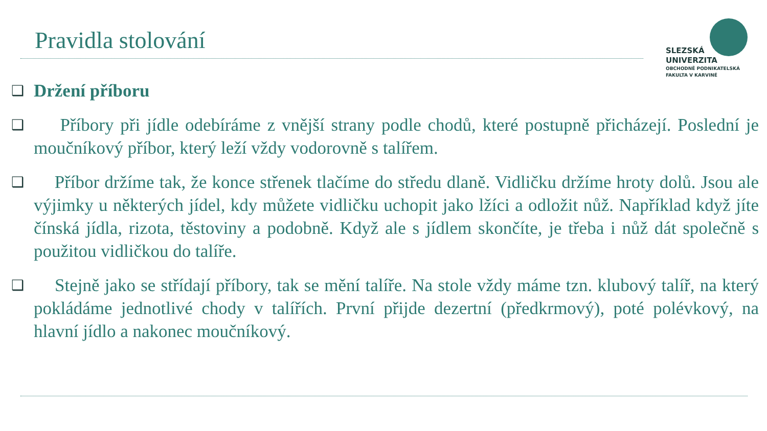Pravidla stolování
SLEZSKÁ
UNIVERZITA
OBCHODNĚ PODNIKATELSKÁ
FAKULTA V KARVINÉ
❑
Držení příboru
❑
Příbory při jídle odebíráme z vnější strany podle chodů, které postupně přicházejí. Poslední je moučníkový příbor, který leží vždy vodorovně s talířem.
❑
Příbor držíme tak, že konce střenek tlačíme do středu dlaně. Vidličku držíme hroty dolů. Jsou ale výjimky u některých jídel, kdy můžete vidličku uchopit jako lžíci a odložit nůž. Například když jíte čínská jídla, rizota, těstoviny a podobně. Když ale s jídlem skončíte, je třeba i nůž dát společně s použitou vidličkou do talíře.
❑
Stejně jako se střídají příbory, tak se mění talíře. Na stole vždy máme tzn. klubový talíř, na který pokládáme jednotlivé chody v talířích. První přijde dezertní (předkrmový), poté polévkový, na hlavní jídlo a nakonec moučníkový.